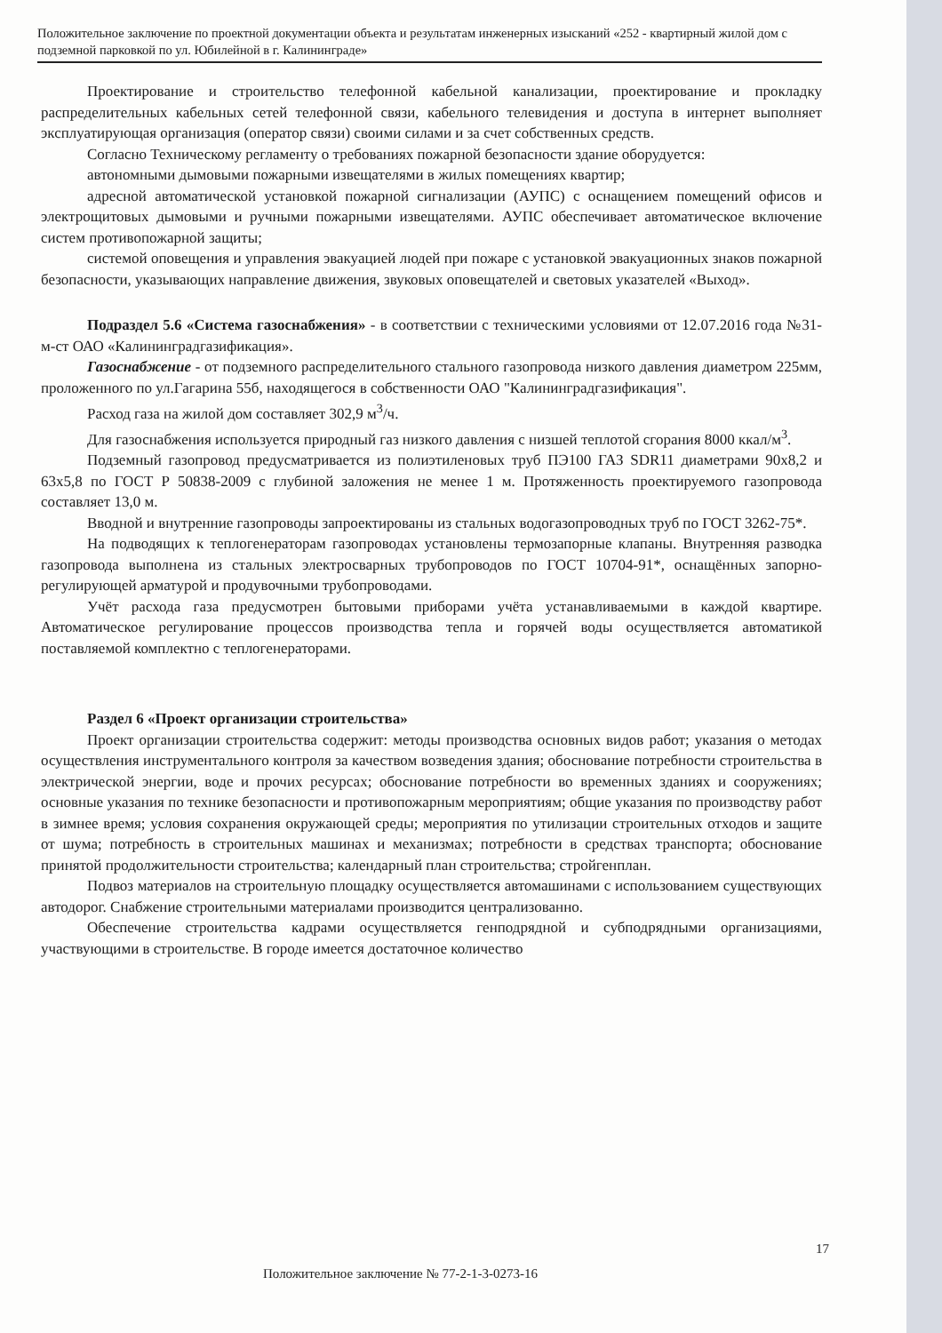Положительное заключение по проектной документации объекта и результатам инженерных изысканий «252 - квартирный жилой дом с подземной парковкой по ул. Юбилейной в г. Калининграде»
Проектирование и строительство телефонной кабельной канализации, проектирование и прокладку распределительных кабельных сетей телефонной связи, кабельного телевидения и доступа в интернет выполняет эксплуатирующая организация (оператор связи) своими силами и за счет собственных средств.
Согласно Техническому регламенту о требованиях пожарной безопасности здание оборудуется:
автономными дымовыми пожарными извещателями в жилых помещениях квартир;
адресной автоматической установкой пожарной сигнализации (АУПС) с оснащением помещений офисов и электрощитовых дымовыми и ручными пожарными извещателями. АУПС обеспечивает автоматическое включение систем противопожарной защиты;
системой оповещения и управления эвакуацией людей при пожаре с установкой эвакуационных знаков пожарной безопасности, указывающих направление движения, звуковых оповещателей и световых указателей «Выход».
Подраздел 5.6 «Система газоснабжения» - в соответствии с техническими условиями от 12.07.2016 года №31-м-ст ОАО «Калининградгазификация».
Газоснабжение - от подземного распределительного стального газопровода низкого давления диаметром 225мм, проложенного по ул.Гагарина 55б, находящегося в собственности ОАО "Калининградгазификация".
Расход газа на жилой дом составляет 302,9 м<sup>3</sup>/ч.
Для газоснабжения используется природный газ низкого давления с низшей теплотой сгорания 8000 ккал/м<sup>3</sup>.
Подземный газопровод предусматривается из полиэтиленовых труб ПЭ100 ГАЗ SDR11 диаметрами 90х8,2 и 63х5,8 по ГОСТ Р 50838-2009 с глубиной заложения не менее 1 м. Протяженность проектируемого газопровода составляет 13,0 м.
Вводной и внутренние газопроводы запроектированы из стальных водогазопроводных труб по ГОСТ 3262-75*.
На подводящих к теплогенераторам газопроводах установлены термозапорные клапаны. Внутренняя разводка газопровода выполнена из стальных электросварных трубопроводов по ГОСТ 10704-91*, оснащённых запорно-регулирующей арматурой и продувочными трубопроводами.
Учёт расхода газа предусмотрен бытовыми приборами учёта устанавливаемыми в каждой квартире. Автоматическое регулирование процессов производства тепла и горячей воды осуществляется автоматикой поставляемой комплектно с теплогенераторами.
Раздел 6 «Проект организации строительства»
Проект организации строительства содержит: методы производства основных видов работ; указания о методах осуществления инструментального контроля за качеством возведения здания; обоснование потребности строительства в электрической энергии, воде и прочих ресурсах; обоснование потребности во временных зданиях и сооружениях; основные указания по технике безопасности и противопожарным мероприятиям; общие указания по производству работ в зимнее время; условия сохранения окружающей среды; мероприятия по утилизации строительных отходов и защите от шума; потребность в строительных машинах и механизмах; потребности в средствах транспорта; обоснование принятой продолжительности строительства; календарный план строительства; стройгенплан.
Подвоз материалов на строительную площадку осуществляется автомашинами с использованием существующих автодорог. Снабжение строительными материалами производится централизованно.
Обеспечение строительства кадрами осуществляется генподрядной и субподрядными организациями, участвующими в строительстве. В городе имеется достаточное количество
17
Положительное заключение № 77-2-1-3-0273-16